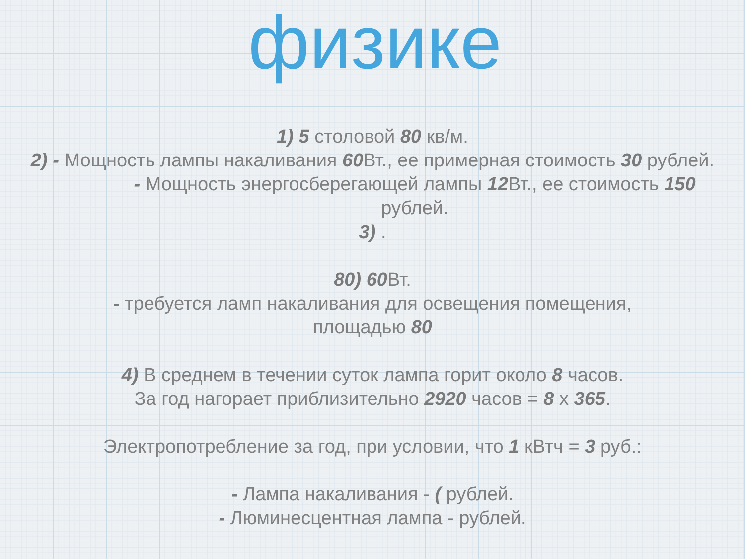физике
1) 5 столовой 80 кв/м.
2) - Мощность лампы накаливания 60 Вт., ее примерная стоимость 30 рублей.
- Мощность энергосберегающей лампы 12 Вт., ее стоимость 150 рублей.
3) .
80) 60 Вт.
- требуется ламп накаливания для освещения помещения, площадью 80
4) В среднем в течении суток лампа горит около 8 часов.
За год нагорает приблизительно 2920 часов = 8 х 365.
Электропотребление за год, при условии, что 1 кВтч = 3 руб.:
- Лампа накаливания - ( рублей.
- Люминесцентная лампа - рублей.